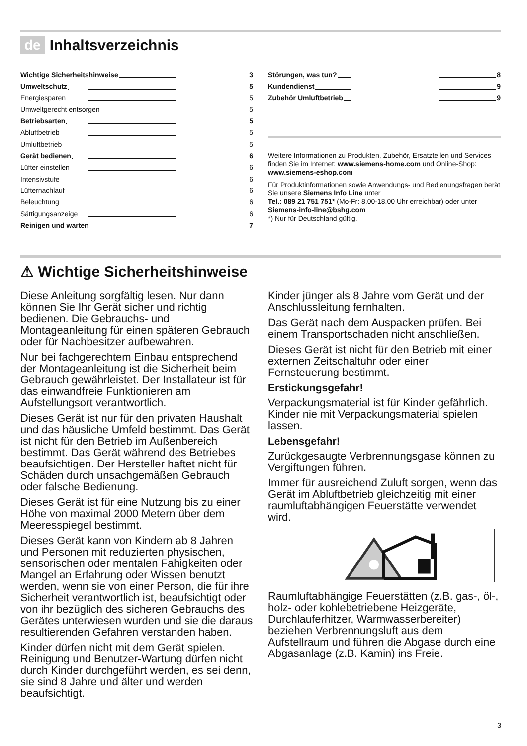de Inhaltsverzeichnis
Wichtige Sicherheitshinweise 3
Umweltschutz 5
Energiesparen 5
Umweltgerecht entsorgen 5
Betriebsarten 5
Abluftbetrieb 5
Umluftbetrieb 5
Gerät bedienen 6
Lüfter einstellen 6
Intensivstufe 6
Lüfternachlauf 6
Beleuchtung 6
Sättigungsanzeige 6
Reinigen und warten 7
Störungen, was tun? 8
Kundendienst 9
Zubehör Umluftbetrieb 9
Weitere Informationen zu Produkten, Zubehör, Ersatzteilen und Services finden Sie im Internet: www.siemens-home.com und Online-Shop: www.siemens-eshop.com
Für Produktinformationen sowie Anwendungs- und Bedienungsfragen berät Sie unsere Siemens Info Line unter
Tel.: 089 21 751 751* (Mo-Fr: 8.00-18.00 Uhr erreichbar) oder unter Siemens-info-line@bshg.com
*) Nur für Deutschland gültig.
⚠ Wichtige Sicherheitshinweise
Diese Anleitung sorgfältig lesen. Nur dann können Sie Ihr Gerät sicher und richtig bedienen. Die Gebrauchs- und Montageanleitung für einen späteren Gebrauch oder für Nachbesitzer aufbewahren.
Nur bei fachgerechtem Einbau entsprechend der Montageanleitung ist die Sicherheit beim Gebrauch gewährleistet. Der Installateur ist für das einwandfreie Funktionieren am Aufstellungsort verantwortlich.
Dieses Gerät ist nur für den privaten Haushalt und das häusliche Umfeld bestimmt. Das Gerät ist nicht für den Betrieb im Außenbereich bestimmt. Das Gerät während des Betriebes beaufsichtigen. Der Hersteller haftet nicht für Schäden durch unsachgemäßen Gebrauch oder falsche Bedienung.
Dieses Gerät ist für eine Nutzung bis zu einer Höhe von maximal 2000 Metern über dem Meeresspiegel bestimmt.
Dieses Gerät kann von Kindern ab 8 Jahren und Personen mit reduzierten physischen, sensorischen oder mentalen Fähigkeiten oder Mangel an Erfahrung oder Wissen benutzt werden, wenn sie von einer Person, die für ihre Sicherheit verantwortlich ist, beaufsichtigt oder von ihr bezüglich des sicheren Gebrauchs des Gerätes unterwiesen wurden und sie die daraus resultierenden Gefahren verstanden haben.
Kinder dürfen nicht mit dem Gerät spielen. Reinigung und Benutzer-Wartung dürfen nicht durch Kinder durchgeführt werden, es sei denn, sie sind 8 Jahre und älter und werden beaufsichtigt.
Kinder jünger als 8 Jahre vom Gerät und der Anschlussleitung fernhalten.
Das Gerät nach dem Auspacken prüfen. Bei einem Transportschaden nicht anschließen.
Dieses Gerät ist nicht für den Betrieb mit einer externen Zeitschaltuhr oder einer Fernsteuerung bestimmt.
Erstickungsgefahr!
Verpackungsmaterial ist für Kinder gefährlich. Kinder nie mit Verpackungsmaterial spielen lassen.
Lebensgefahr!
Zurückgesaugte Verbrennungsgase können zu Vergiftungen führen.
Immer für ausreichend Zuluft sorgen, wenn das Gerät im Abluftbetrieb gleichzeitig mit einer raumluftabhängigen Feuerstätte verwendet wird.
Raumluftabhängige Feuerstätten (z.B. gas-, öl-, holz- oder kohlebetriebene Heizgeräte, Durchlauferhitzer, Warmwasserbereiter) beziehen Verbrennungsluft aus dem Aufstellraum und führen die Abgase durch eine Abgasanlage (z.B. Kamin) ins Freie.
3